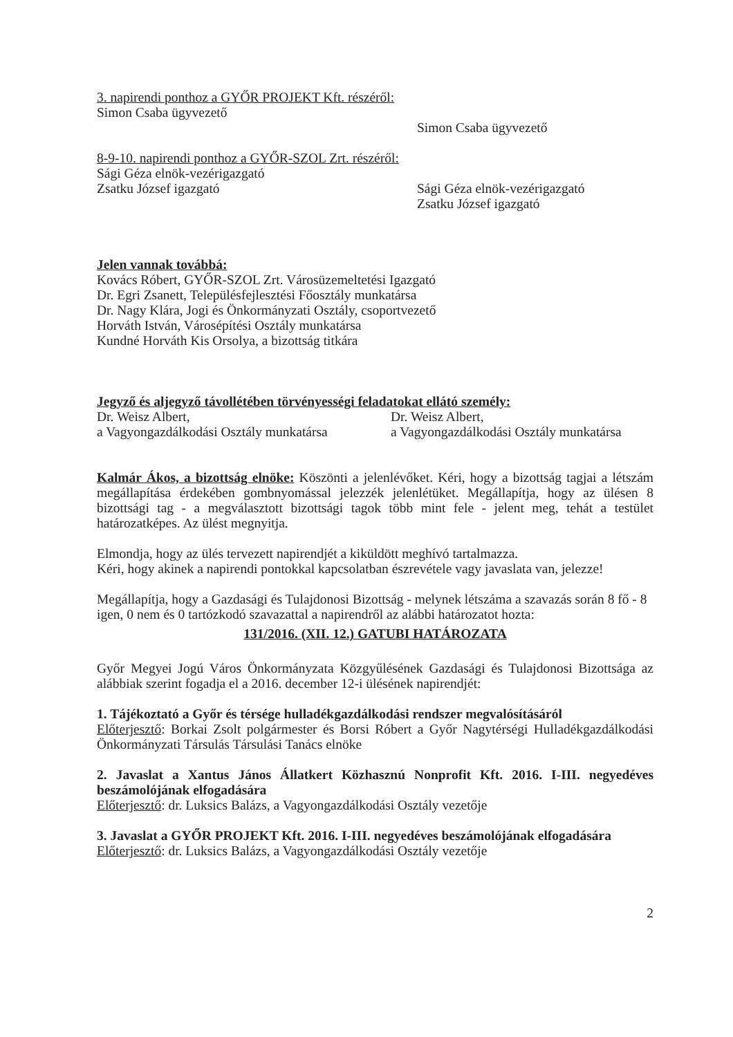3. napirendi ponthoz a GYŐR PROJEKT Kft. részéről:
Simon Csaba ügyvezető
Simon Csaba ügyvezető
8-9-10. napirendi ponthoz a GYŐR-SZOL Zrt. részéről:
Sági Géza elnök-vezérigazgató
Zsatku József igazgató
Sági Géza elnök-vezérigazgató
Zsatku József igazgató
Jelen vannak továbbá:
Kovács Róbert, GYŐR-SZOL Zrt. Városüzemeltetési Igazgató
Dr. Egri Zsanett, Településfejlesztési Főosztály munkatársa
Dr. Nagy Klára, Jogi és Önkormányzati Osztály, csoportvezető
Horváth István, Városépítési Osztály munkatársa
Kundné Horváth Kis Orsolya, a bizottság titkára
Jegyző és aljegyző távollétében törvényességi feladatokat ellátó személy:
Dr. Weisz Albert,
a Vagyongazdálkodási Osztály munkatársa
Dr. Weisz Albert,
a Vagyongazdálkodási Osztály munkatársa
Kalmár Ákos, a bizottság elnöke: Köszönti a jelenlévőket. Kéri, hogy a bizottság tagjai a létszám megállapítása érdekében gombnyomással jelezzék jelenlétüket. Megállapítja, hogy az ülésen 8 bizottsági tag - a megválasztott bizottsági tagok több mint fele - jelent meg, tehát a testület határozatképes. Az ülést megnyitja.
Elmondja, hogy az ülés tervezett napirendjét a kiküldött meghívó tartalmazza.
Kéri, hogy akinek a napirendi pontokkal kapcsolatban észrevétele vagy javaslata van, jelezze!
Megállapítja, hogy a Gazdasági és Tulajdonosi Bizottság - melynek létszáma a szavazás során 8 fő - 8 igen, 0 nem és 0 tartózkodó szavazattal a napirendről az alábbi határozatot hozta:
131/2016. (XII. 12.) GATUBI HATÁROZATA
Győr Megyei Jogú Város Önkormányzata Közgyűlésének Gazdasági és Tulajdonosi Bizottsága az alábbiak szerint fogadja el a 2016. december 12-i ülésének napirendjét:
1. Tájékoztató a Győr és térsége hulladékgazdálkodási rendszer megvalósításáról
Előterjesztő: Borkai Zsolt polgármester és Borsi Róbert a Győr Nagytérségi Hulladékgazdálkodási Önkormányzati Társulás Társulási Tanács elnöke
2. Javaslat a Xantus János Állatkert Közhasznú Nonprofit Kft. 2016. I-III. negyedéves beszámolójának elfogadására
Előterjesztő: dr. Luksics Balázs, a Vagyongazdálkodási Osztály vezetője
3. Javaslat a GYŐR PROJEKT Kft. 2016. I-III. negyedéves beszámolójának elfogadására
Előterjesztő: dr. Luksics Balázs, a Vagyongazdálkodási Osztály vezetője
2